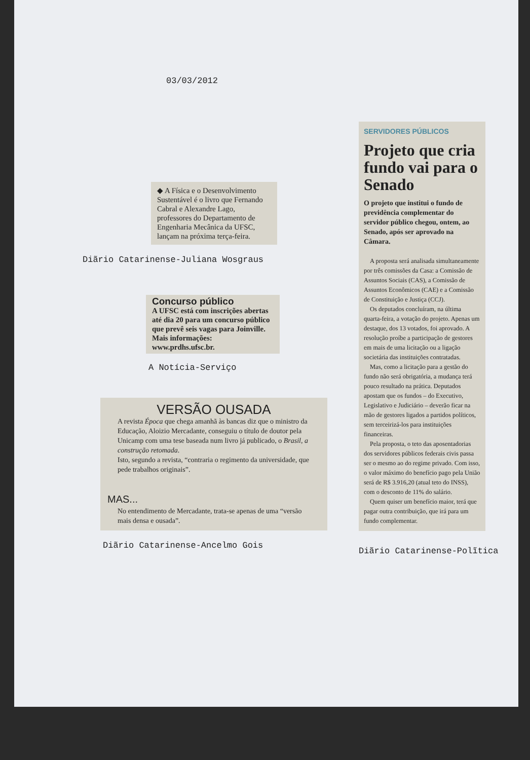03/03/2012
◆ A Física e o Desenvolvimento Sustentável é o livro que Fernando Cabral e Alexandre Lago, professores do Departamento de Engenharia Mecânica da UFSC, lançam na próxima terça-feira.
Diãrio Catarinense-Juliana Wosgraus
Concurso público
A UFSC está com inscrições abertas até dia 20 para um concurso público que prevê seis vagas para Joinville. Mais informações: www.prdhs.ufsc.br.
A Notícia-Serviço
VERSÃO OUSADA
A revista Época que chega amanhã às bancas diz que o ministro da Educação, Aloizio Mercadante, conseguiu o título de doutor pela Unicamp com uma tese baseada num livro já publicado, o Brasil, a construção retomada.
Isto, segundo a revista, “contraria o regimento da universidade, que pede trabalhos originais”.
MAS...
No entendimento de Mercadante, trata-se apenas de uma “versão mais densa e ousada”.
Diãrio Catarinense-Ancelmo Gois
SERVIDORES PÚBLICOS
Projeto que cria fundo vai para o Senado
O projeto que institui o fundo de previdência complementar do servidor público chegou, ontem, ao Senado, após ser aprovado na Câmara.
A proposta será analisada simultaneamente por três comissões da Casa: a Comissão de Assuntos Sociais (CAS), a Comissão de Assuntos Econômicos (CAE) e a Comissão de Constituição e Justiça (CCJ).
Os deputados concluíram, na última quarta-feira, a votação do projeto. Apenas um destaque, dos 13 votados, foi aprovado. A resolução proíbe a participação de gestores em mais de uma licitação ou a ligação societária das instituições contratadas.
Mas, como a licitação para a gestão do fundo não será obrigatória, a mudança terá pouco resultado na prática. Deputados apostam que os fundos – do Executivo, Legislativo e Judiciário – deverão ficar na mão de gestores ligados a partidos políticos, sem terceirizá-los para instituições financeiras.
Pela proposta, o teto das aposentadorias dos servidores públicos federais civis passa ser o mesmo ao do regime privado. Com isso, o valor máximo do benefício pago pela União será de R$ 3.916,20 (atual teto do INSS), com o desconto de 11% do salário.
Quem quiser um benefício maior, terá que pagar outra contribuição, que irá para um fundo complementar.
Diãrio Catarinense-Polĩtica